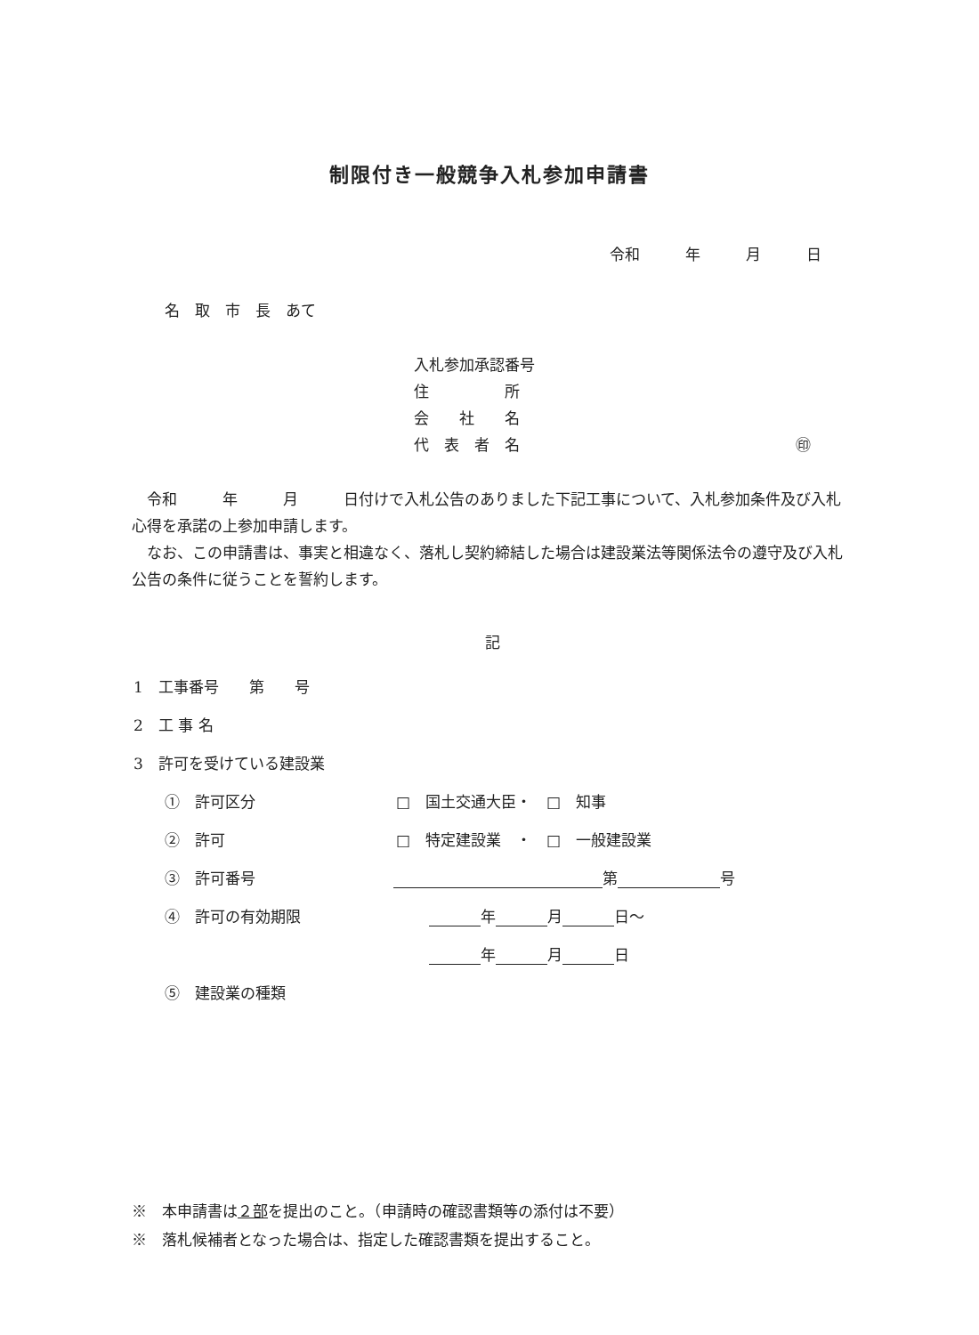制限付き一般競争入札参加申請書
令和　　　年　　　月　　　日
名　取　市　長　あて
入札参加承認番号
住　　　　　所
会　　社　　名
代　表　者　名 ㊞
　令和　　　年　　　月　　　日付けで入札公告のありました下記工事について、入札参加条件及び入札心得を承諾の上参加申請します。
　なお、この申請書は、事実と相違なく、落札し契約締結した場合は建設業法等関係法令の遵守及び入札公告の条件に従うことを誓約します。
記
1　工事番号　　第　　号
2　工 事 名
3　許可を受けている建設業
①　許可区分 □　国土交通大臣・　□　知事
②　許可 □　特定建設業　・　□　一般建設業
③　許可番号 第 号
④　許可の有効期限 年 月 日～
年 月 日
⑤　建設業の種類
※　本申請書は２部を提出のこと。（申請時の確認書類等の添付は不要）
※　落札候補者となった場合は、指定した確認書類を提出すること。